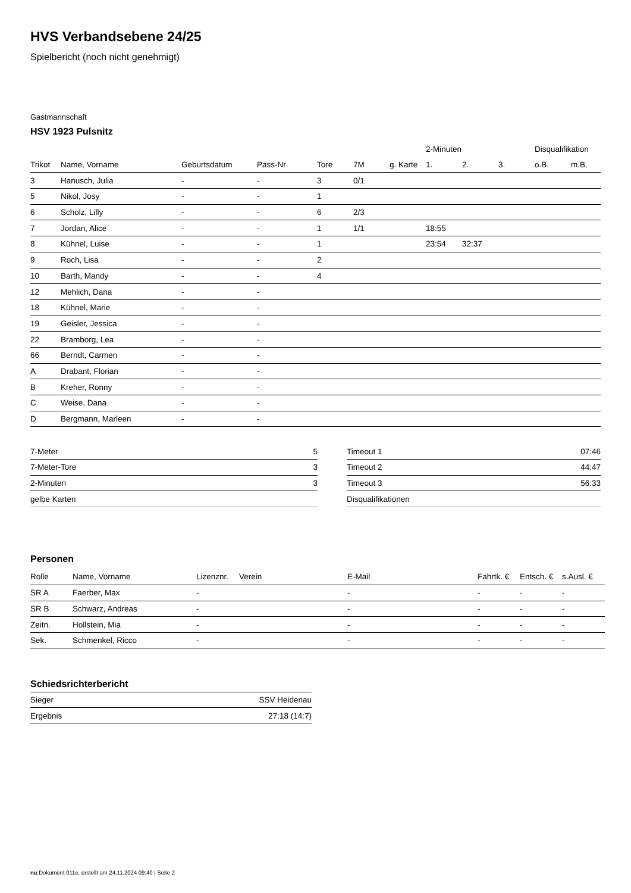HVS Verbandsebene 24/25
Spielbericht (noch nicht genehmigt)
Gastmannschaft
HSV 1923 Pulsnitz
| | | | | | | | 2-Minuten | | | Disqualifikation | |
| --- | --- | --- | --- | --- | --- | --- | --- | --- | --- | --- | --- |
| Trikot | Name, Vorname | Geburtsdatum | Pass-Nr | Tore | 7M | g. Karte | 1. | 2. | 3. | o.B. | m.B. |
| 3 | Hanusch, Julia | - | - | 3 | 0/1 | | | | | | |
| 5 | Nikol, Josy | - | - | 1 | | | | | | | |
| 6 | Scholz, Lilly | - | - | 6 | 2/3 | | | | | | |
| 7 | Jordan, Alice | - | - | 1 | 1/1 | | 18:55 | | | | |
| 8 | Kühnel, Luise | - | - | 1 | | | 23:54 | 32:37 | | | |
| 9 | Roch, Lisa | - | - | 2 | | | | | | | |
| 10 | Barth, Mandy | - | - | 4 | | | | | | | |
| 12 | Mehlich, Dana | - | - | | | | | | | | |
| 18 | Kühnel, Marie | - | - | | | | | | | | |
| 19 | Geisler, Jessica | - | - | | | | | | | | |
| 22 | Bramborg, Lea | - | - | | | | | | | | |
| 66 | Berndt, Carmen | - | - | | | | | | | | |
| A | Drabant, Florian | - | - | | | | | | | | |
| B | Kreher, Ronny | - | - | | | | | | | | |
| C | Weise, Dana | - | - | | | | | | | | |
| D | Bergmann, Marleen | - | - | | | | | | | | |
| 7-Meter | 5 |
| 7-Meter-Tore | 3 |
| 2-Minuten | 3 |
| gelbe Karten | |
| Timeout 1 | 07:46 |
| Timeout 2 | 44:47 |
| Timeout 3 | 56:33 |
| Disqualifikationen | |
Personen
| Rolle | Name, Vorname | Lizenznr. | Verein | E-Mail | Fahrtk. € | Entsch. € | s.Ausl. € |
| --- | --- | --- | --- | --- | --- | --- | --- |
| SR A | Faerber, Max | - | | - | - | - | - |
| SR B | Schwarz, Andreas | - | | - | - | - | - |
| Zeitn. | Hollstein, Mia | - | | - | - | - | - |
| Sek. | Schmenkel, Ricco | - | | - | - | - | - |
Schiedsrichterbericht
| Sieger | SSV Heidenau |
| Ergebnis | 27:18 (14:7) |
nu.Dokument 011e, erstellt am 24.11.2024 09:40 | Seite 2